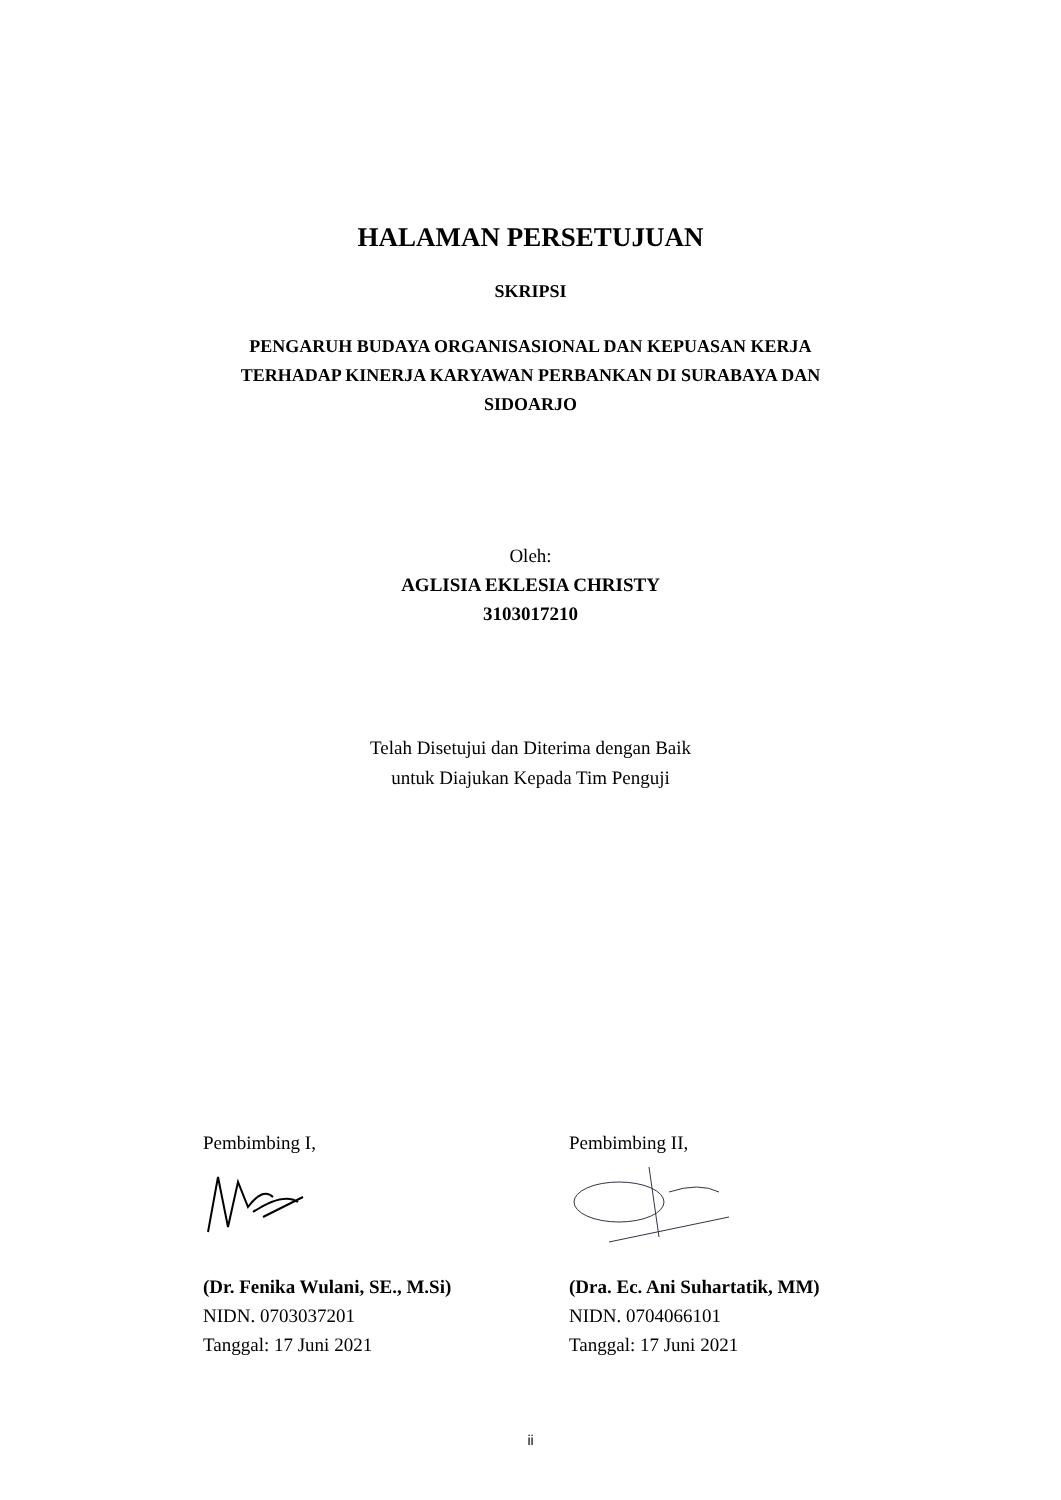HALAMAN PERSETUJUAN
SKRIPSI
PENGARUH BUDAYA ORGANISASIONAL DAN KEPUASAN KERJA
TERHADAP KINERJA KARYAWAN PERBANKAN DI SURABAYA DAN
SIDOARJO
Oleh:
AGLISIA EKLESIA CHRISTY
3103017210
Telah Disetujui dan Diterima dengan Baik
untuk Diajukan Kepada Tim Penguji
Pembimbing I,
(Dr. Fenika Wulani, SE., M.Si)
NIDN. 0703037201
Tanggal: 17 Juni 2021
Pembimbing II,
(Dra. Ec. Ani Suhartatik, MM)
NIDN. 0704066101
Tanggal: 17 Juni 2021
ii